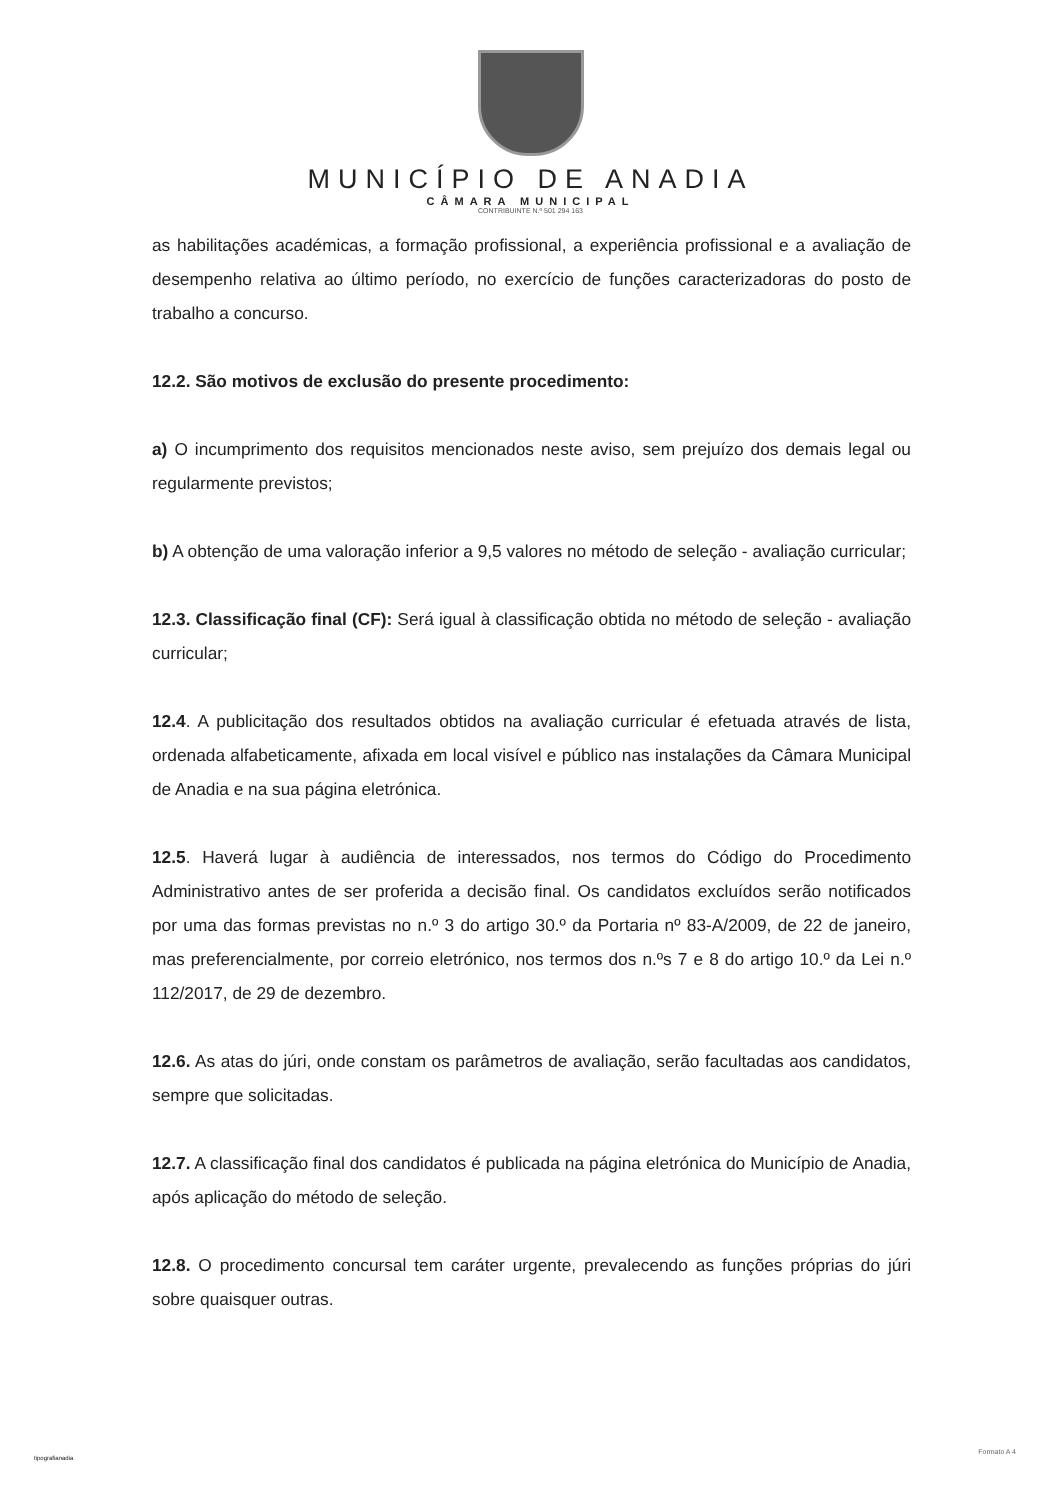MUNICÍPIO DE ANADIA
CÂMARA MUNICIPAL
CONTRIBUINTE N.º 501 294 163
as habilitações académicas, a formação profissional, a experiência profissional e a avaliação de desempenho relativa ao último período, no exercício de funções caracterizadoras do posto de trabalho a concurso.
12.2. São motivos de exclusão do presente procedimento:
a) O incumprimento dos requisitos mencionados neste aviso, sem prejuízo dos demais legal ou regularmente previstos;
b) A obtenção de uma valoração inferior a 9,5 valores no método de seleção - avaliação curricular;
12.3. Classificação final (CF): Será igual à classificação obtida no método de seleção - avaliação curricular;
12.4. A publicitação dos resultados obtidos na avaliação curricular é efetuada através de lista, ordenada alfabeticamente, afixada em local visível e público nas instalações da Câmara Municipal de Anadia e na sua página eletrónica.
12.5. Haverá lugar à audiência de interessados, nos termos do Código do Procedimento Administrativo antes de ser proferida a decisão final. Os candidatos excluídos serão notificados por uma das formas previstas no n.º 3 do artigo 30.º da Portaria nº 83-A/2009, de 22 de janeiro, mas preferencialmente, por correio eletrónico, nos termos dos n.ºs 7 e 8 do artigo 10.º da Lei n.º 112/2017, de 29 de dezembro.
12.6. As atas do júri, onde constam os parâmetros de avaliação, serão facultadas aos candidatos, sempre que solicitadas.
12.7. A classificação final dos candidatos é publicada na página eletrónica do Município de Anadia, após aplicação do método de seleção.
12.8. O procedimento concursal tem caráter urgente, prevalecendo as funções próprias do júri sobre quaisquer outras.
tipografianadia
Formato A 4